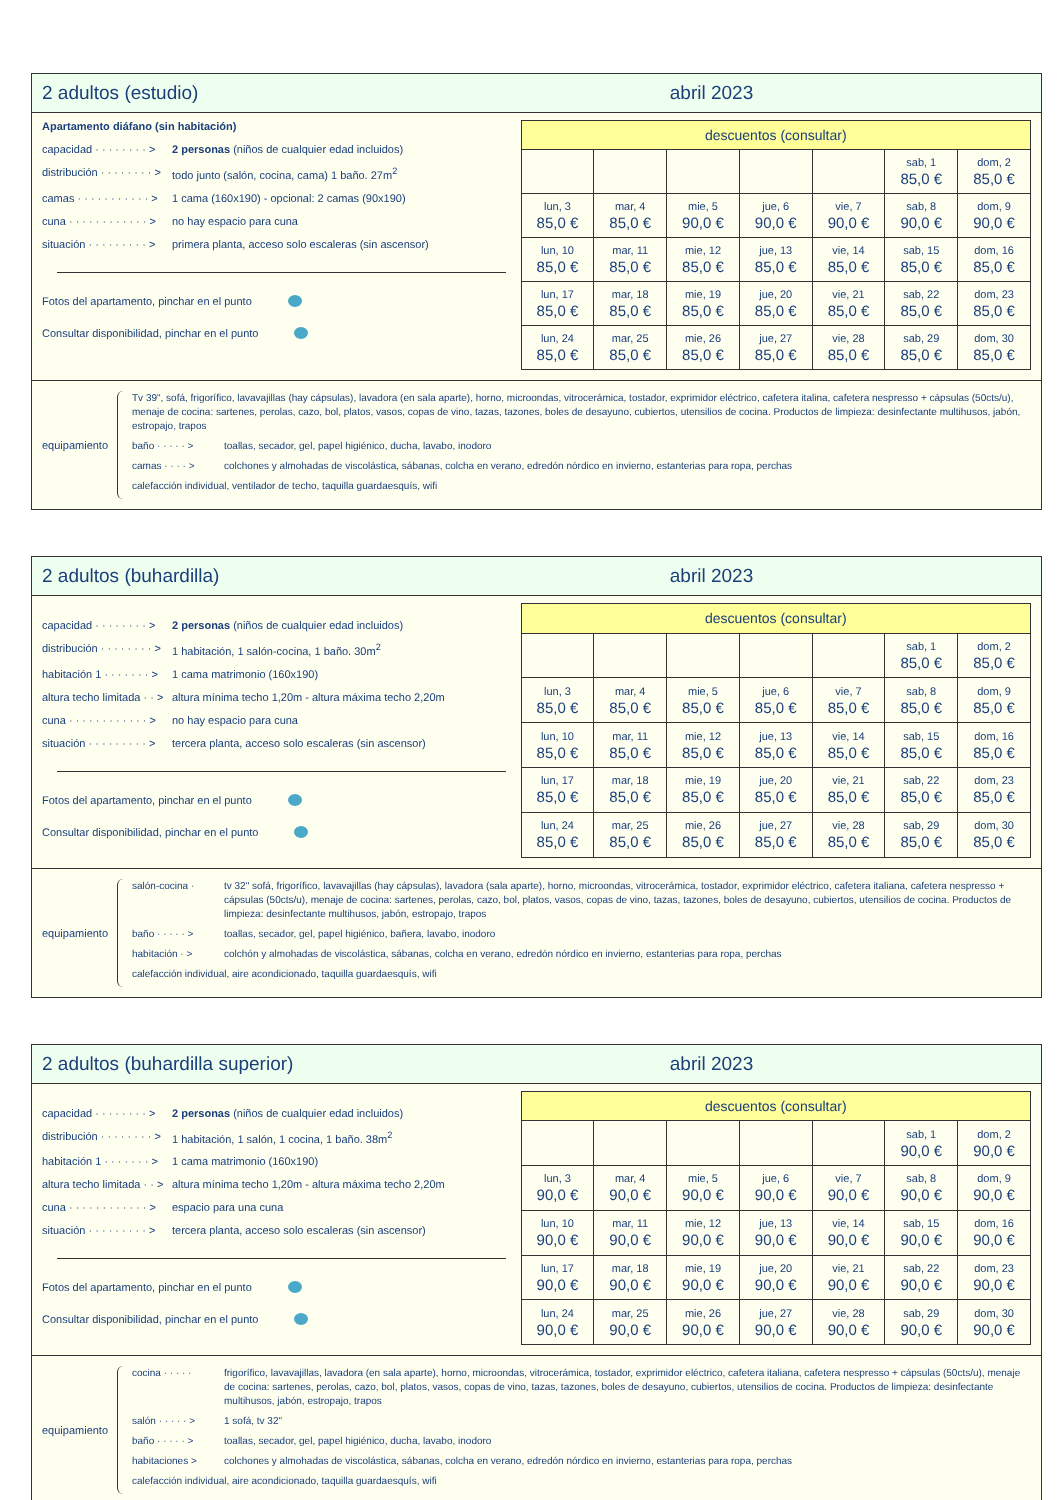2 adultos (estudio) abril 2023
Apartamento diáfano (sin habitación)
capacidad · · · · · · · · > 2 personas (niños de cualquier edad incluidos)
distribución · · · · · · · · > todo junto (salón, cocina, cama) 1 baño. 27m<sup>2</sup>
camas · · · · · · · · · · · > 1 cama (160x190) - opcional: 2 camas (90x190)
cuna · · · · · · · · · · · · > no hay espacio para cuna
situación · · · · · · · · · > primera planta, acceso solo escaleras (sin ascensor)
Fotos del apartamento, pinchar en el punto
Consultar disponibilidad, pinchar en el punto
| descuentos (consultar) | | | | | | |
| --- | --- | --- | --- | --- | --- | --- |
| | | | | | sab, 1 85,0 € | dom, 2 85,0 € |
| lun, 3 85,0 € | mar, 4 85,0 € | mie, 5 90,0 € | jue, 6 90,0 € | vie, 7 90,0 € | sab, 8 90,0 € | dom, 9 90,0 € |
| lun, 10 85,0 € | mar, 11 85,0 € | mie, 12 85,0 € | jue, 13 85,0 € | vie, 14 85,0 € | sab, 15 85,0 € | dom, 16 85,0 € |
| lun, 17 85,0 € | mar, 18 85,0 € | mie, 19 85,0 € | jue, 20 85,0 € | vie, 21 85,0 € | sab, 22 85,0 € | dom, 23 85,0 € |
| lun, 24 85,0 € | mar, 25 85,0 € | mie, 26 85,0 € | jue, 27 85,0 € | vie, 28 85,0 € | sab, 29 85,0 € | dom, 30 85,0 € |
equipamiento
Tv 39", sofá, frigorífico, lavavajillas (hay cápsulas), lavadora (en sala aparte), horno, microondas, vitrocerámica, tostador, exprimidor eléctrico, cafetera italina, cafetera nespresso + cápsulas (50cts/u), menaje de cocina: sartenes, perolas, cazo, bol, platos, vasos, copas de vino, tazas, tazones, boles de desayuno, cubiertos, utensilios de cocina. Productos de limpieza: desinfectante multihusos, jabón, estropajo, trapos
baño · · · · · > toallas, secador, gel, papel higiénico, ducha, lavabo, inodoro
camas · · · · > colchones y almohadas de viscolástica, sábanas, colcha en verano, edredón nórdico en invierno, estanterias para ropa, perchas
calefacción individual, ventilador de techo, taquilla guardaesquís, wifi
2 adultos (buhardilla) abril 2023
capacidad · · · · · · · · > 2 personas (niños de cualquier edad incluidos)
distribución · · · · · · · · > 1 habitación, 1 salón-cocina, 1 baño. 30m<sup>2</sup>
habitación 1 · · · · · · · > 1 cama matrimonio (160x190)
altura techo limitada · · > altura mínima techo 1,20m - altura máxima techo 2,20m
cuna · · · · · · · · · · · · > no hay espacio para cuna
situación · · · · · · · · · > tercera planta, acceso solo escaleras (sin ascensor)
Fotos del apartamento, pinchar en el punto
Consultar disponibilidad, pinchar en el punto
| descuentos (consultar) | | | | | | |
| --- | --- | --- | --- | --- | --- | --- |
| | | | | | sab, 1 85,0 € | dom, 2 85,0 € |
| lun, 3 85,0 € | mar, 4 85,0 € | mie, 5 85,0 € | jue, 6 85,0 € | vie, 7 85,0 € | sab, 8 85,0 € | dom, 9 85,0 € |
| lun, 10 85,0 € | mar, 11 85,0 € | mie, 12 85,0 € | jue, 13 85,0 € | vie, 14 85,0 € | sab, 15 85,0 € | dom, 16 85,0 € |
| lun, 17 85,0 € | mar, 18 85,0 € | mie, 19 85,0 € | jue, 20 85,0 € | vie, 21 85,0 € | sab, 22 85,0 € | dom, 23 85,0 € |
| lun, 24 85,0 € | mar, 25 85,0 € | mie, 26 85,0 € | jue, 27 85,0 € | vie, 28 85,0 € | sab, 29 85,0 € | dom, 30 85,0 € |
equipamiento
salón-cocina · tv 32" sofá, frigorífico, lavavajillas (hay cápsulas), lavadora (sala aparte), horno, microondas, vitrocerámica, tostador, exprimidor eléctrico, cafetera italiana, cafetera nespresso + cápsulas (50cts/u), menaje de cocina: sartenes, perolas, cazo, bol, platos, vasos, copas de vino, tazas, tazones, boles de desayuno, cubiertos, utensilios de cocina. Productos de limpieza: desinfectante multihusos, jabón, estropajo, trapos
baño · · · · · > toallas, secador, gel, papel higiénico, bañera, lavabo, inodoro
habitación · > colchón y almohadas de viscolástica, sábanas, colcha en verano, edredón nórdico en invierno, estanterias para ropa, perchas
calefacción individual, aire acondicionado, taquilla guardaesquís, wifi
2 adultos (buhardilla superior) abril 2023
capacidad · · · · · · · · > 2 personas (niños de cualquier edad incluidos)
distribución · · · · · · · · > 1 habitación, 1 salón, 1 cocina, 1 baño. 38m<sup>2</sup>
habitación 1 · · · · · · · > 1 cama matrimonio (160x190)
altura techo limitada · · > altura mínima techo 1,20m - altura máxima techo 2,20m
cuna · · · · · · · · · · · · > espacio para una cuna
situación · · · · · · · · · > tercera planta, acceso solo escaleras (sin ascensor)
Fotos del apartamento, pinchar en el punto
Consultar disponibilidad, pinchar en el punto
| descuentos (consultar) | | | | | | |
| --- | --- | --- | --- | --- | --- | --- |
| | | | | | sab, 1 90,0 € | dom, 2 90,0 € |
| lun, 3 90,0 € | mar, 4 90,0 € | mie, 5 90,0 € | jue, 6 90,0 € | vie, 7 90,0 € | sab, 8 90,0 € | dom, 9 90,0 € |
| lun, 10 90,0 € | mar, 11 90,0 € | mie, 12 90,0 € | jue, 13 90,0 € | vie, 14 90,0 € | sab, 15 90,0 € | dom, 16 90,0 € |
| lun, 17 90,0 € | mar, 18 90,0 € | mie, 19 90,0 € | jue, 20 90,0 € | vie, 21 90,0 € | sab, 22 90,0 € | dom, 23 90,0 € |
| lun, 24 90,0 € | mar, 25 90,0 € | mie, 26 90,0 € | jue, 27 90,0 € | vie, 28 90,0 € | sab, 29 90,0 € | dom, 30 90,0 € |
equipamiento
cocina · · · · · frigorífico, lavavajillas, lavadora (en sala aparte), horno, microondas, vitrocerámica, tostador, exprimidor eléctrico, cafetera italiana, cafetera nespresso + cápsulas (50cts/u), menaje de cocina: sartenes, perolas, cazo, bol, platos, vasos, copas de vino, tazas, tazones, boles de desayuno, cubiertos, utensilios de cocina. Productos de limpieza: desinfectante multihusos, jabón, estropajo, trapos
salón · · · · · > 1 sofá, tv 32"
baño · · · · · > toallas, secador, gel, papel higiénico, ducha, lavabo, inodoro
habitaciones > colchones y almohadas de viscolástica, sábanas, colcha en verano, edredón nórdico en invierno, estanterias para ropa, perchas
calefacción individual, aire acondicionado, taquilla guardaesquís, wifi